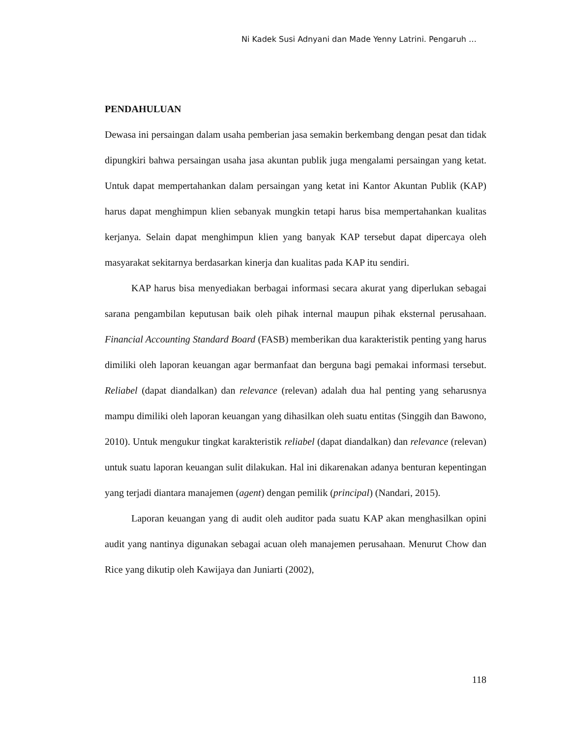Ni Kadek Susi Adnyani dan Made Yenny Latrini. Pengaruh …
PENDAHULUAN
Dewasa ini persaingan dalam usaha pemberian jasa semakin berkembang dengan pesat dan tidak dipungkiri bahwa persaingan usaha jasa akuntan publik juga mengalami persaingan yang ketat. Untuk dapat mempertahankan dalam persaingan yang ketat ini Kantor Akuntan Publik (KAP) harus dapat menghimpun klien sebanyak mungkin tetapi harus bisa mempertahankan kualitas kerjanya. Selain dapat menghimpun klien yang banyak KAP tersebut dapat dipercaya oleh masyarakat sekitarnya berdasarkan kinerja dan kualitas pada KAP itu sendiri.
KAP harus bisa menyediakan berbagai informasi secara akurat yang diperlukan sebagai sarana pengambilan keputusan baik oleh pihak internal maupun pihak eksternal perusahaan. Financial Accounting Standard Board (FASB) memberikan dua karakteristik penting yang harus dimiliki oleh laporan keuangan agar bermanfaat dan berguna bagi pemakai informasi tersebut. Reliabel (dapat diandalkan) dan relevance (relevan) adalah dua hal penting yang seharusnya mampu dimiliki oleh laporan keuangan yang dihasilkan oleh suatu entitas (Singgih dan Bawono, 2010). Untuk mengukur tingkat karakteristik reliabel (dapat diandalkan) dan relevance (relevan) untuk suatu laporan keuangan sulit dilakukan. Hal ini dikarenakan adanya benturan kepentingan yang terjadi diantara manajemen (agent) dengan pemilik (principal) (Nandari, 2015).
Laporan keuangan yang di audit oleh auditor pada suatu KAP akan menghasilkan opini audit yang nantinya digunakan sebagai acuan oleh manajemen perusahaan. Menurut Chow dan Rice yang dikutip oleh Kawijaya dan Juniarti (2002),
118